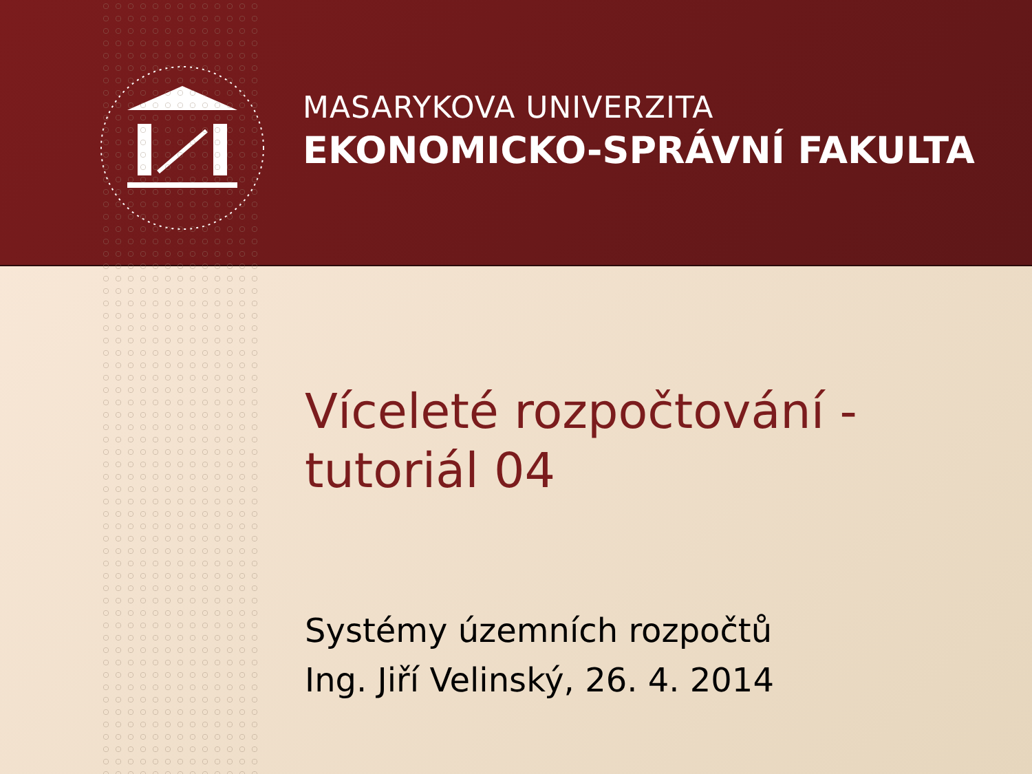MASARYKOVA UNIVERZITA
EKONOMICKO-SPRÁVNÍ FAKULTA
Víceleté rozpočtování -
tutoriál 04
Systémy územních rozpočtů
Ing. Jiří Velinský, 26. 4. 2014